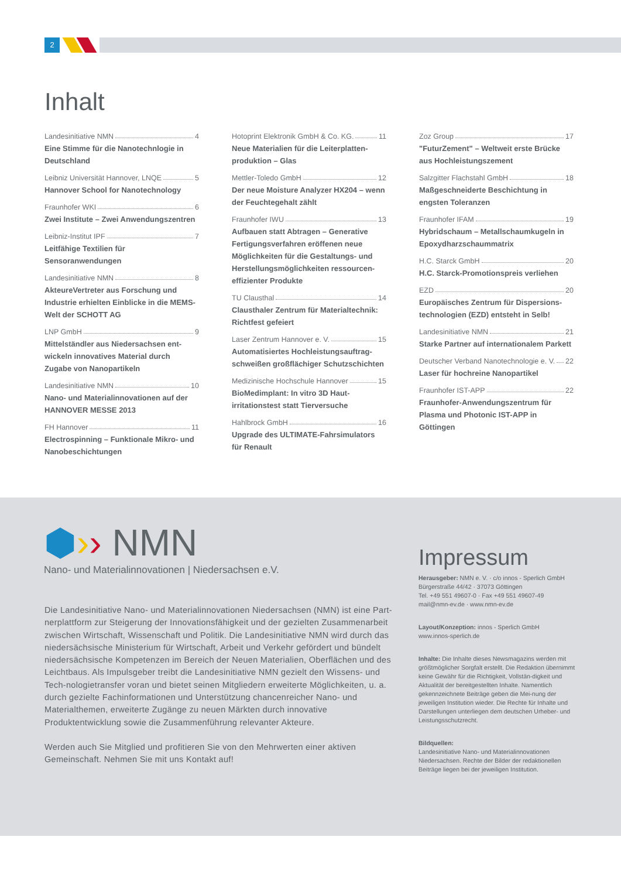2
Inhalt
Landesinitiative NMN 4
Eine Stimme für die Nanotechnlogie in Deutschland
Leibniz Universität Hannover, LNQE 5
Hannover School for Nanotechnology
Fraunhofer WKI 6
Zwei Institute – Zwei Anwendungszentren
Leibniz-Institut IPF 7
Leitfähige Textilien für Sensoranwendungen
Landesinitiative NMN 8
AkteureVertreter aus Forschung und Industrie erhielten Einblicke in die MEMS-Welt der SCHOTT AG
LNP GmbH 9
Mittelständler aus Niedersachsen ent-wickeln innovatives Material durch Zugabe von Nanopartikeln
Landesinitiative NMN 10
Nano- und Materialinnovationen auf der HANNOVER MESSE 2013
FH Hannover 11
Electrospinning – Funktionale Mikro- und Nanobeschichtungen
Hotoprint Elektronik GmbH & Co. KG. 11
Neue Materialien für die Leiterplatten-produktion – Glas
Mettler-Toledo GmbH 12
Der neue Moisture Analyzer HX204 – wenn der Feuchtegehalt zählt
Fraunhofer IWU 13
Aufbauen statt Abtragen – Generative Fertigungsverfahren eröffenen neue Möglichkeiten für die Gestaltungs- und Herstellungsmöglichkeiten ressourcen-effizienter Produkte
TU Clausthal 14
Clausthaler Zentrum für Materialtechnik: Richtfest gefeiert
Laser Zentrum Hannover e. V. 15
Automatisiertes Hochleistungsauftrag-schweißen großflächiger Schutzschichten
Medizinische Hochschule Hannover 15
BioMedimplant: In vitro 3D Haut-irritationstest statt Tierversuche
Hahlbrock GmbH 16
Upgrade des ULTIMATE-Fahrsimulators für Renault
Zoz Group 17
"FuturZement" – Weltweit erste Brücke aus Hochleistungszement
Salzgitter Flachstahl GmbH 18
Maßgeschneiderte Beschichtung in engsten Toleranzen
Fraunhofer IFAM 19
Hybridschaum – Metallschaumkugeln in Epoxydharzschaummatrix
H.C. Starck GmbH 20
H.C. Starck-Promotionspreis verliehen
EZD 20
Europäisches Zentrum für Dispersions-technologien (EZD) entsteht in Selb!
Landesinitiative NMN 21
Starke Partner auf internationalem Parkett
Deutscher Verband Nanotechnologie e. V. 22
Laser für hochreine Nanopartikel
Fraunhofer IST-APP 22
Fraunhofer-Anwendungszentrum für Plasma und Photonic IST-APP in Göttingen
⬢›› NMN
Nano- und Materialinnovationen | Niedersachsen e.V.
Die Landesinitiative Nano- und Materialinnovationen Niedersachsen (NMN) ist eine Part-nerplattform zur Steigerung der Innovationsfähigkeit und der gezielten Zusammenarbeit zwischen Wirtschaft, Wissenschaft und Politik. Die Landesinitiative NMN wird durch das niedersächsische Ministerium für Wirtschaft, Arbeit und Verkehr gefördert und bündelt niedersächsische Kompetenzen im Bereich der Neuen Materialien, Oberflächen und des Leichtbaus. Als Impulsgeber treibt die Landesinitiative NMN gezielt den Wissens- und Tech-nologietransfer voran und bietet seinen Mitgliedern erweiterte Möglichkeiten, u. a. durch gezielte Fachinformationen und Unterstützung chancenreicher Nano- und Materialthemen, erweiterte Zugänge zu neuen Märkten durch innovative Produktentwicklung sowie die Zusammenführung relevanter Akteure.
Werden auch Sie Mitglied und profitieren Sie von den Mehrwerten einer aktiven Gemeinschaft. Nehmen Sie mit uns Kontakt auf!
Impressum
Herausgeber: NMN e. V. · c/o innos - Sperlich GmbH
Bürgerstraße 44/42 · 37073 Göttingen
Tel. +49 551 49607-0 · Fax +49 551 49607-49
mail@nmn-ev.de · www.nmn-ev.de
Layout/Konzeption: innos - Sperlich GmbH
www.innos-sperlich.de
Inhalte: Die Inhalte dieses Newsmagazins werden mit größtmöglicher Sorgfalt erstellt. Die Redaktion übernimmt keine Gewähr für die Richtigkeit, Vollstän-digkeit und Aktualität der bereitgestellten Inhalte. Namentlich gekennzeichnete Beiträge geben die Mei-nung der jeweiligen Institution wieder. Die Rechte für Inhalte und Darstellungen unterliegen dem deutschen Urheber- und Leistungsschutzrecht.
Bildquellen:
Landesinitiative Nano- und Materialinnovationen Niedersachsen. Rechte der Bilder der redaktionellen Beiträge liegen bei der jeweiligen Institution.